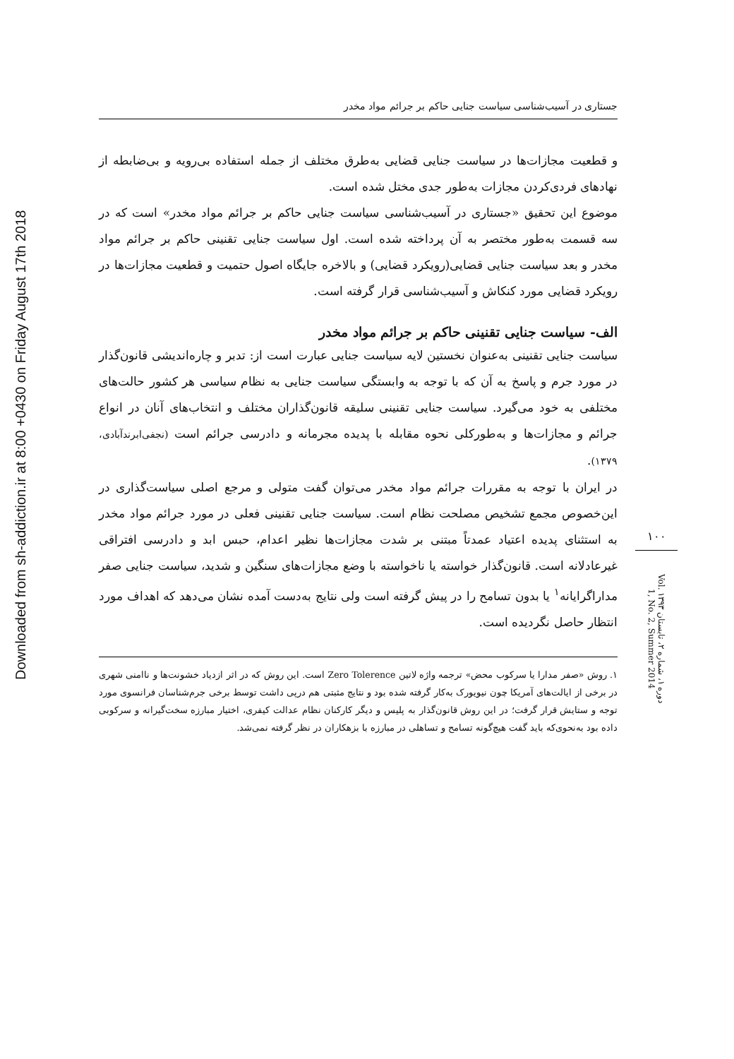Downloaded from sh-addiction.ir at 8:00 +0430 on Friday August 17th 2018
جستاری در آسیب‌شناسی سیاست جنایی حاکم بر جرائم مواد مخدر
و قطعیت مجازات‌ها در سیاست جنایی قضایی به‌طرق مختلف از جمله استفاده بی‌رویه و بی‌ضابطه از نهادهای فردی‌کردن مجازات به‌طور جدی مختل شده است.
موضوع این تحقیق «جستاری در آسیب‌شناسی سیاست جنایی حاکم بر جرائم مواد مخدر» است که در سه قسمت به‌طور مختصر به آن پرداخته شده است. اول سیاست جنایی تقنینی حاکم بر جرائم مواد مخدر و بعد سیاست جنایی قضایی(رویکرد قضایی) و بالاخره جایگاه اصول حتمیت و قطعیت مجازات‌ها در رویکرد قضایی مورد کنکاش و آسیب‌شناسی قرار گرفته است.
الف- سیاست جنایی تقنینی حاکم بر جرائم مواد مخدر
سیاست جنایی تقنینی به‌عنوان نخستین لایه سیاست جنایی عبارت است از: تدبر و چاره‌اندیشی قانون‌گذار در مورد جرم و پاسخ به آن که با توجه به وابستگی سیاست جنایی به نظام سیاسی هر کشور حالت‌های مختلفی به خود می‌گیرد. سیاست جنایی تقنینی سلیقه قانون‌گذاران مختلف و انتخاب‌های آنان در انواع جرائم و مجازات‌ها و به‌طورکلی نحوه مقابله با پدیده مجرمانه و دادرسی جرائم است (نجفی‌ابرندآبادی، ۱۳۷۹).
در ایران با توجه به مقررات جرائم مواد مخدر می‌توان گفت متولی و مرجع اصلی سیاست‌گذاری در این‌خصوص مجمع تشخیص مصلحت نظام است. سیاست جنایی تقنینی فعلی در مورد جرائم مواد مخدر به استثنای پدیده اعتیاد عمدتاً مبتنی بر شدت مجازات‌ها نظیر اعدام، حبس ابد و دادرسی افتراقی غیرعادلانه است. قانون‌گذار خواسته یا ناخواسته با وضع مجازات‌های سنگین و شدید، سیاست جنایی صفر مداراگرایانه<sup>۱</sup> یا بدون تسامح را در پیش گرفته است ولی نتایج به‌دست آمده نشان می‌دهد که اهداف مورد انتظار حاصل نگردیده است.
۱. روش «صفر مدارا یا سرکوب محض» ترجمه واژه لاتین Zero Tolerence است. این روش که در اثر ازدیاد خشونت‌ها و ناامنی شهری در برخی از ایالت‌های آمریکا چون نیویورک به‌کار گرفته شده بود و نتایج مثبتی هم درپی داشت توسط برخی جرم‌شناسان فرانسوی مورد توجه و ستایش قرار گرفت؛ در این روش قانون‌گذار به پلیس و دیگر کارکنان نظام عدالت کیفری، اختیار مبارزه سخت‌گیرانه و سرکوبی داده بود به‌نحوی‌که باید گفت هیچ‌گونه تسامح و تساهلی در مبارزه با بزهکاران در نظر گرفته نمی‌شد.
۱۰۰
دوره ۱، شماره ۲، تابستان ۱۳۹۳ Vol. 1, No. 2, Summer 2014